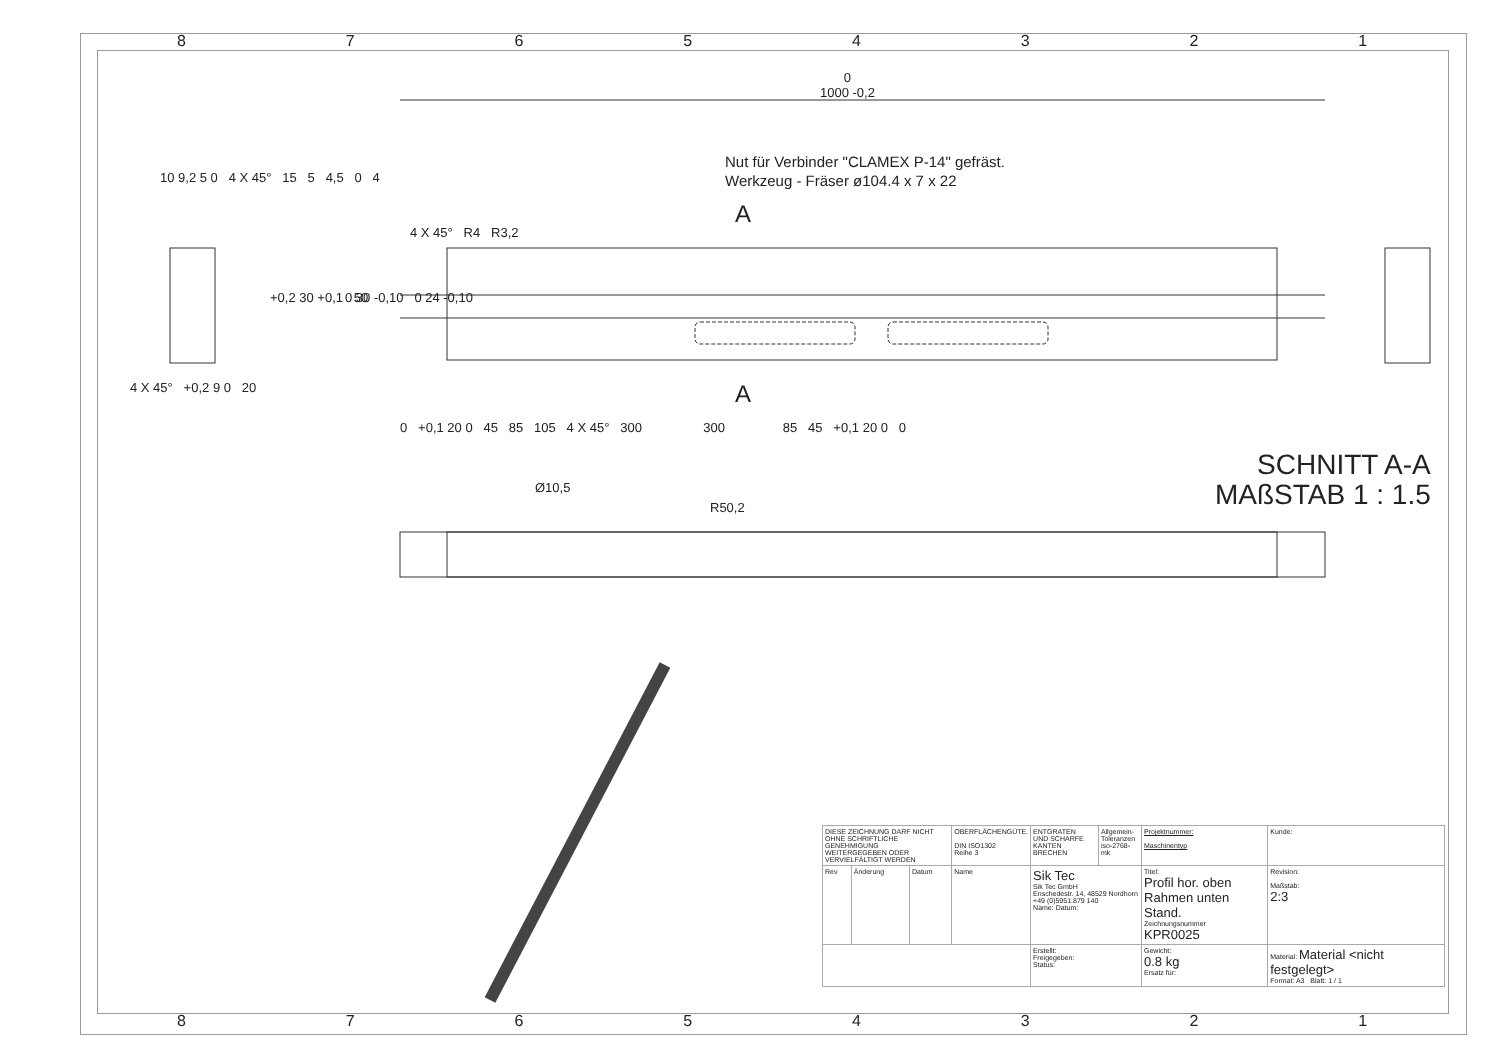87654321
0
1000 -0,2
Nut für Verbinder "CLAMEX P-14" gefräst.
Werkzeug - Fräser ø104.4 x 7 x 22
A
A
10 9,2 5 0 4 X 45° 15 5 4,5 0 4
+0,2 30 +0,1 50 0 30 -0,10 0 24 -0,10
4 X 45° +0,2 9 0 20
4 X 45° R4 R3,2
0 +0,1 20 0 45 85 105 4 X 45° 300 300 85 45 +0,1 20 0 0
Ø10,5
R50,2
SCHNITT A-A
MAßSTAB 1 : 1.5
| DIESE ZEICHNUNG DARF NICHT OHNE SCHRIFTLICHE GENEHMIGUNG WEITERGEGEBEN ODER VERVIELFÄLTIGT WERDEN | | | OBERFLÄCHENGÜTE. DIN ISO1302 Reihe 3 | ENTGRATEN UND SCHARFE KANTEN BRECHEN | Allgemein- Toleranzen iso-2768-mk | Projektnummer: Maschinentyp | | Kunde: |
| Rev | Änderung | Datum | Name | Sik Tec Sik Tec GmbH Enschedestr. 14, 48529 Nordhorn +49 (0)5951.879 140 Name: Datum: | | Titel: Profil hor. oben Rahmen unten Stand. Zeichnungsnummer KPR0025 | | Revision: Maßstab: 2:3 |
| | | | | Erstellt: Freigegeben: Status: | | Gewicht: 0.8 kg Ersatz für: | Material: Material <nicht festgelegt> Format: A3 Blatt: 1 / 1 | |
87654321